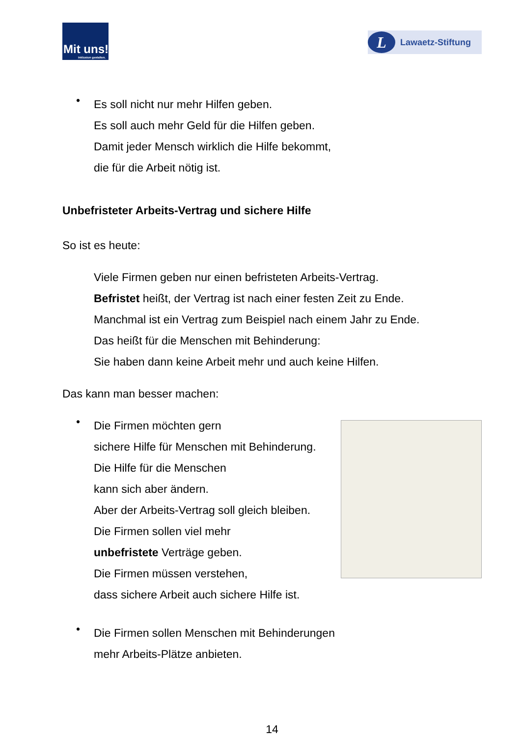Mit uns!
Inklusion gestalten.
L
Lawaetz-Stiftung
•
Es soll nicht nur mehr Hilfen geben.
Es soll auch mehr Geld für die Hilfen geben.
Damit jeder Mensch wirklich die Hilfe bekommt,
die für die Arbeit nötig ist.
Unbefristeter Arbeits-Vertrag und sichere Hilfe
So ist es heute:
Viele Firmen geben nur einen befristeten Arbeits-Vertrag.
Befristet heißt, der Vertrag ist nach einer festen Zeit zu Ende.
Manchmal ist ein Vertrag zum Beispiel nach einem Jahr zu Ende.
Das heißt für die Menschen mit Behinderung:
Sie haben dann keine Arbeit mehr und auch keine Hilfen.
Das kann man besser machen:
•
Die Firmen möchten gern
sichere Hilfe für Menschen mit Behinderung.
Die Hilfe für die Menschen
kann sich aber ändern.
Aber der Arbeits-Vertrag soll gleich bleiben.
Die Firmen sollen viel mehr
unbefristete Verträge geben.
Die Firmen müssen verstehen,
dass sichere Arbeit auch sichere Hilfe ist.
•
Die Firmen sollen Menschen mit Behinderungen
mehr Arbeits-Plätze anbieten.
14